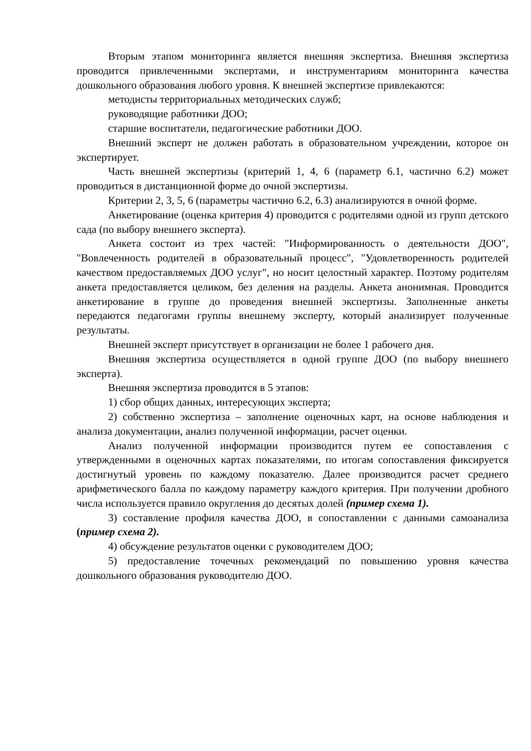Вторым этапом мониторинга является внешняя экспертиза. Внешняя экспертиза проводится привлеченными экспертами, и инструментариям мониторинга качества дошкольного образования любого уровня. К внешней экспертизе привлекаются:
методисты территориальных методических служб;
руководящие работники ДОО;
старшие воспитатели, педагогические работники ДОО.
Внешний эксперт не должен работать в образовательном учреждении, которое он экспертирует.
Часть внешней экспертизы (критерий 1, 4, 6 (параметр 6.1, частично 6.2) может проводиться в дистанционной форме до очной экспертизы.
Критерии 2, 3, 5, 6 (параметры частично 6.2, 6.3) анализируются в очной форме.
Анкетирование (оценка критерия 4) проводится с родителями одной из групп детского сада (по выбору внешнего эксперта).
Анкета состоит из трех частей: "Информированность о деятельности ДОО", "Вовлеченность родителей в образовательный процесс", "Удовлетворенность родителей качеством предоставляемых ДОО услуг", но носит целостный характер. Поэтому родителям анкета предоставляется целиком, без деления на разделы. Анкета анонимная. Проводится анкетирование в группе до проведения внешней экспертизы. Заполненные анкеты передаются педагогами группы внешнему эксперту, который анализирует полученные результаты.
Внешней эксперт присутствует в организации не более 1 рабочего дня.
Внешняя экспертиза осуществляется в одной группе ДОО (по выбору внешнего эксперта).
Внешняя экспертиза проводится в 5 этапов:
1) сбор общих данных, интересующих эксперта;
2) собственно экспертиза – заполнение оценочных карт, на основе наблюдения и анализа документации, анализ полученной информации, расчет оценки.
Анализ полученной информации производится путем ее сопоставления с утвержденными в оценочных картах показателями, по итогам сопоставления фиксируется достигнутый уровень по каждому показателю. Далее производится расчет среднего арифметического балла по каждому параметру каждого критерия. При получении дробного числа используется правило округления до десятых долей (пример схема 1).
3) составление профиля качества ДОО, в сопоставлении с данными самоанализа (пример схема 2).
4) обсуждение результатов оценки с руководителем ДОО;
5) предоставление точечных рекомендаций по повышению уровня качества дошкольного образования руководителю ДОО.